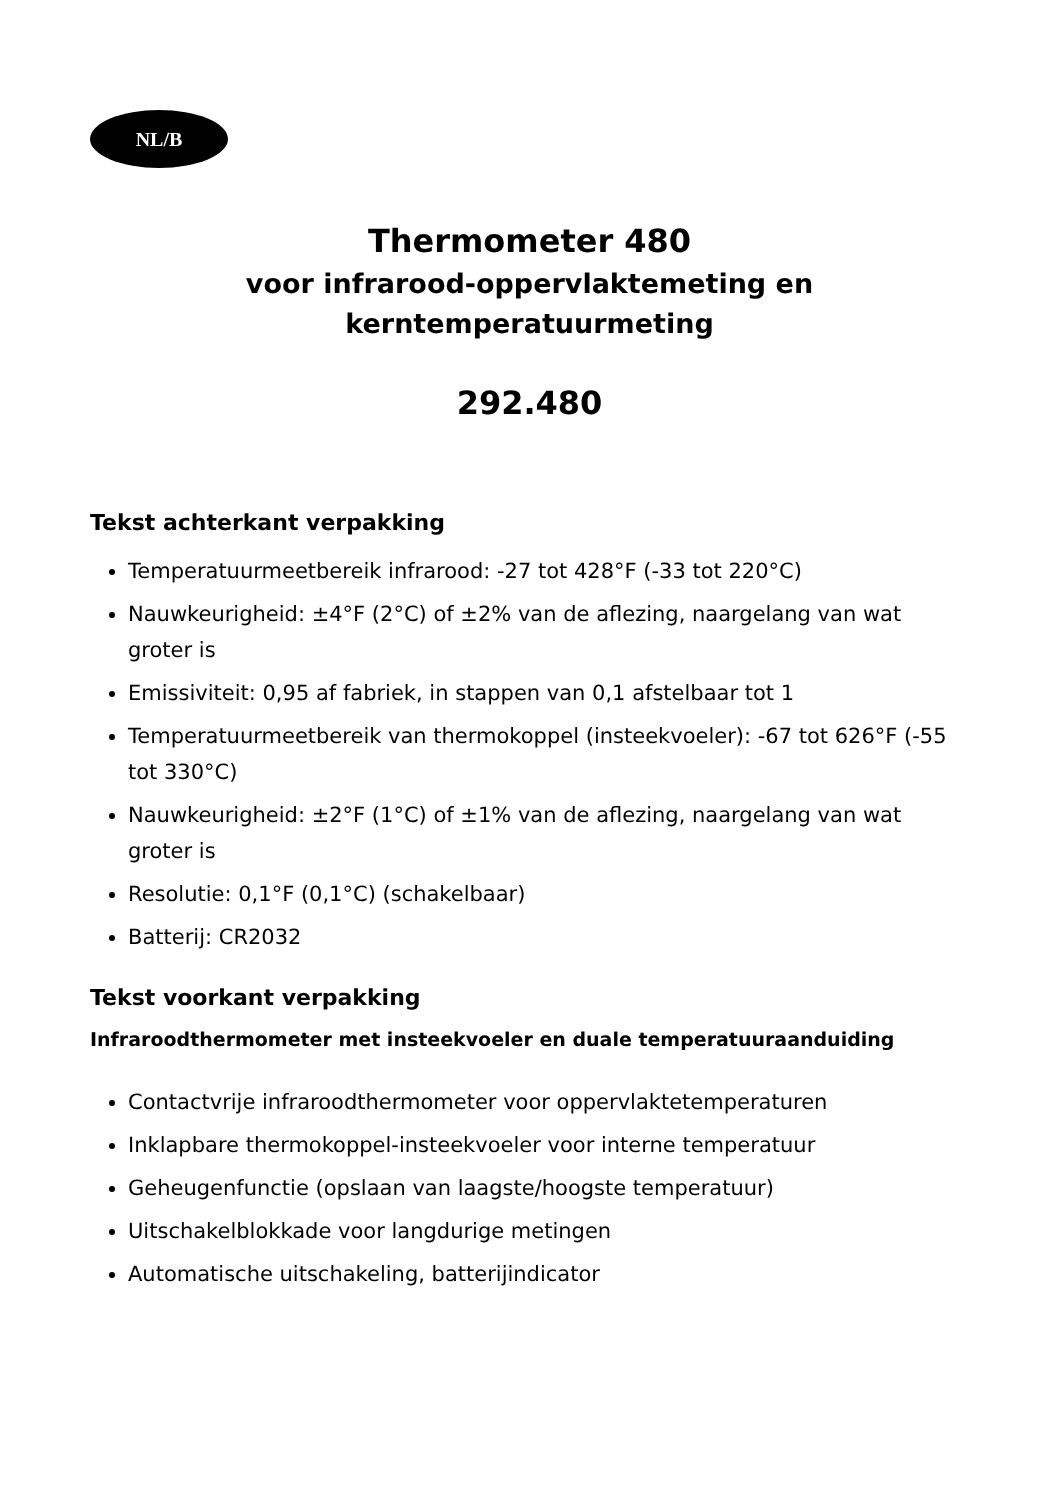NL/B
Thermometer 480
voor infrarood-oppervlaktemeting en
kerntemperatuurmeting
292.480
Tekst achterkant verpakking
Temperatuurmeetbereik infrarood: -27 tot 428°F (-33 tot 220°C)
Nauwkeurigheid: ±4°F (2°C) of ±2% van de aflezing, naargelang van wat groter is
Emissiviteit: 0,95 af fabriek, in stappen van 0,1 afstelbaar tot 1
Temperatuurmeetbereik van thermokoppel (insteekvoeler): -67 tot 626°F (-55 tot 330°C)
Nauwkeurigheid: ±2°F (1°C) of ±1% van de aflezing, naargelang van wat groter is
Resolutie: 0,1°F (0,1°C) (schakelbaar)
Batterij: CR2032
Tekst voorkant verpakking
Infraroodthermometer met insteekvoeler en duale temperatuuraanduiding
Contactvrije infraroodthermometer voor oppervlaktetemperaturen
Inklapbare thermokoppel-insteekvoeler voor interne temperatuur
Geheugenfunctie (opslaan van laagste/hoogste temperatuur)
Uitschakelblokkade voor langdurige metingen
Automatische uitschakeling, batterijindicator